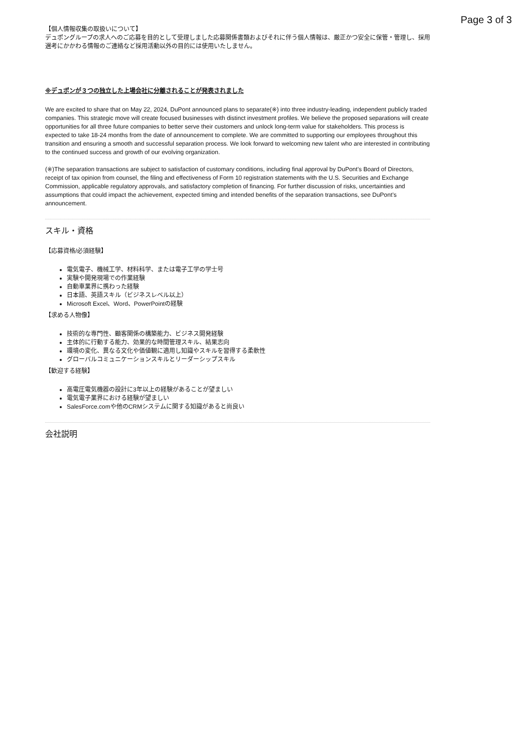Page 3 of 3
【個人情報収集の取扱いについて】
デュポングループの求人へのご応募を目的として受理しました応募関係書類およびそれに伴う個人情報は、厳正かつ安全に保管・管理し、採用選考にかかわる情報のご連絡など採用活動以外の目的には使用いたしません。
※デュポンが３つの独立した上場会社に分離されることが発表されました
We are excited to share that on May 22, 2024, DuPont announced plans to separate(※) into three industry-leading, independent publicly traded companies. This strategic move will create focused businesses with distinct investment profiles. We believe the proposed separations will create opportunities for all three future companies to better serve their customers and unlock long-term value for stakeholders. This process is expected to take 18-24 months from the date of announcement to complete. We are committed to supporting our employees throughout this transition and ensuring a smooth and successful separation process. We look forward to welcoming new talent who are interested in contributing to the continued success and growth of our evolving organization.
(※)The separation transactions are subject to satisfaction of customary conditions, including final approval by DuPont's Board of Directors, receipt of tax opinion from counsel, the filing and effectiveness of Form 10 registration statements with the U.S. Securities and Exchange Commission, applicable regulatory approvals, and satisfactory completion of financing. For further discussion of risks, uncertainties and assumptions that could impact the achievement, expected timing and intended benefits of the separation transactions, see DuPont’s announcement.
スキル・資格
【応募資格/必須経験】
電気電子、機械工学、材料科学、または電子工学の学士号
実験や開発現場での作業経験
自動車業界に携わった経験
日本語、英語スキル（ビジネスレベル以上）
Microsoft Excel、Word、PowerPointの経験
【求める人物像】
技術的な専門性、顧客関係の構築能力、ビジネス開発経験
主体的に行動する能力、効果的な時間管理スキル、結果志向
環境の変化、異なる文化や価値観に適用し知識やスキルを習得する柔軟性
グローバルコミュニケーションスキルとリーダーシップスキル
【歓迎する経験】
高電圧電気機器の設計に3年以上の経験があることが望ましい
電気電子業界における経験が望ましい
SalesForce.comや他のCRMシステムに関する知識があると尚良い
会社説明